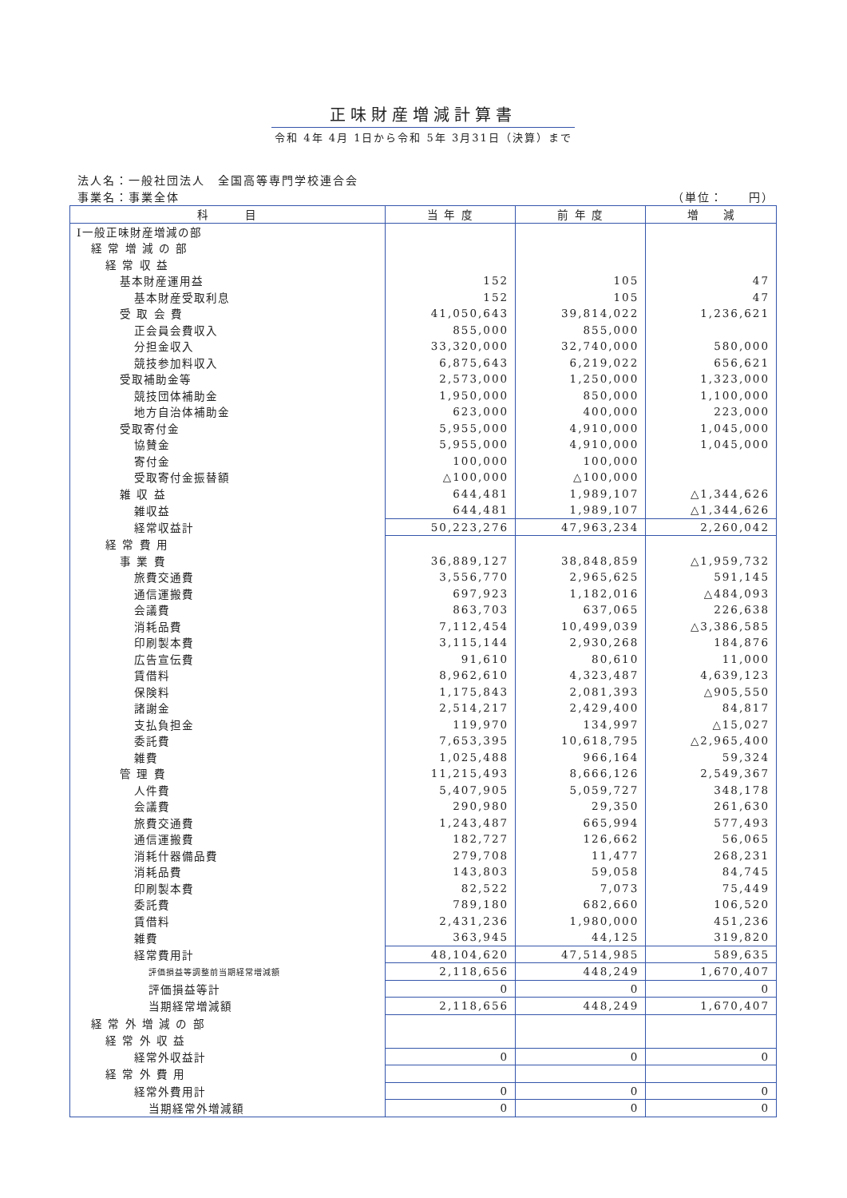正味財産増減計算書
令和 4年 4月 1日から令和 5年 3月31日（決算）まで
法人名：一般社団法人　全国高等専門学校連合会
事業名：事業全体 （単位：　　円）
| 科 目 | 当 年 度 | 前 年 度 | 増 減 |
| --- | --- | --- | --- |
| Ⅰ一般正味財産増減の部 | | | |
| 経 常 増 減 の 部 | | | |
| 経 常 収 益 | | | |
| 基本財産運用益 | 152 | 105 | 47 |
| 基本財産受取利息 | 152 | 105 | 47 |
| 受 取 会 費 | 41,050,643 | 39,814,022 | 1,236,621 |
| 正会員会費収入 | 855,000 | 855,000 | |
| 分担金収入 | 33,320,000 | 32,740,000 | 580,000 |
| 競技参加料収入 | 6,875,643 | 6,219,022 | 656,621 |
| 受取補助金等 | 2,573,000 | 1,250,000 | 1,323,000 |
| 競技団体補助金 | 1,950,000 | 850,000 | 1,100,000 |
| 地方自治体補助金 | 623,000 | 400,000 | 223,000 |
| 受取寄付金 | 5,955,000 | 4,910,000 | 1,045,000 |
| 協賛金 | 5,955,000 | 4,910,000 | 1,045,000 |
| 寄付金 | 100,000 | 100,000 | |
| 受取寄付金振替額 | △100,000 | △100,000 | |
| 雑 収 益 | 644,481 | 1,989,107 | △1,344,626 |
| 雑収益 | 644,481 | 1,989,107 | △1,344,626 |
| 経常収益計 | 50,223,276 | 47,963,234 | 2,260,042 |
| 経 常 費 用 | | | |
| 事 業 費 | 36,889,127 | 38,848,859 | △1,959,732 |
| 旅費交通費 | 3,556,770 | 2,965,625 | 591,145 |
| 通信運搬費 | 697,923 | 1,182,016 | △484,093 |
| 会議費 | 863,703 | 637,065 | 226,638 |
| 消耗品費 | 7,112,454 | 10,499,039 | △3,386,585 |
| 印刷製本費 | 3,115,144 | 2,930,268 | 184,876 |
| 広告宣伝費 | 91,610 | 80,610 | 11,000 |
| 賃借料 | 8,962,610 | 4,323,487 | 4,639,123 |
| 保険料 | 1,175,843 | 2,081,393 | △905,550 |
| 諸謝金 | 2,514,217 | 2,429,400 | 84,817 |
| 支払負担金 | 119,970 | 134,997 | △15,027 |
| 委託費 | 7,653,395 | 10,618,795 | △2,965,400 |
| 雑費 | 1,025,488 | 966,164 | 59,324 |
| 管 理 費 | 11,215,493 | 8,666,126 | 2,549,367 |
| 人件費 | 5,407,905 | 5,059,727 | 348,178 |
| 会議費 | 290,980 | 29,350 | 261,630 |
| 旅費交通費 | 1,243,487 | 665,994 | 577,493 |
| 通信運搬費 | 182,727 | 126,662 | 56,065 |
| 消耗什器備品費 | 279,708 | 11,477 | 268,231 |
| 消耗品費 | 143,803 | 59,058 | 84,745 |
| 印刷製本費 | 82,522 | 7,073 | 75,449 |
| 委託費 | 789,180 | 682,660 | 106,520 |
| 賃借料 | 2,431,236 | 1,980,000 | 451,236 |
| 雑費 | 363,945 | 44,125 | 319,820 |
| 経常費用計 | 48,104,620 | 47,514,985 | 589,635 |
| 評価損益等調整前当期経常増減額 | 2,118,656 | 448,249 | 1,670,407 |
| 評価損益等計 | 0 | 0 | 0 |
| 当期経常増減額 | 2,118,656 | 448,249 | 1,670,407 |
| 経 常 外 増 減 の 部 | | | |
| 経 常 外 収 益 | | | |
| 経常外収益計 | 0 | 0 | 0 |
| 経 常 外 費 用 | | | |
| 経常外費用計 | 0 | 0 | 0 |
| 当期経常外増減額 | 0 | 0 | 0 |